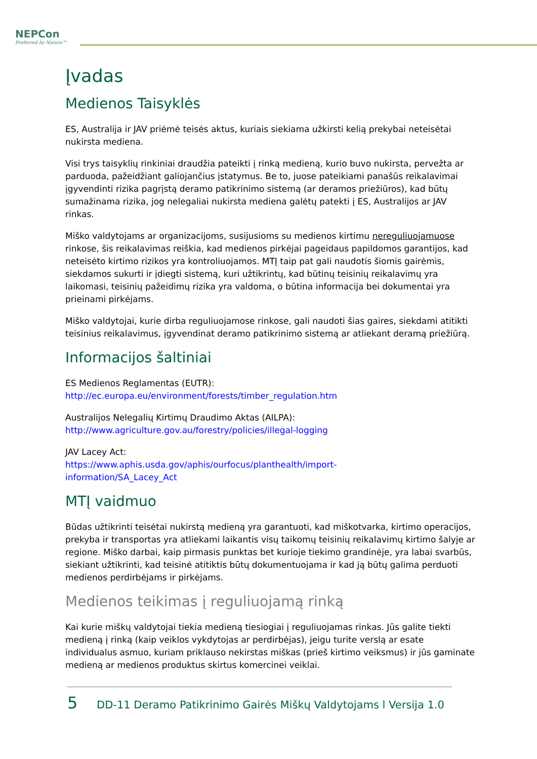NEPCon
Preferred by Nature™
Įvadas
Medienos Taisyklės
ES, Australija ir JAV priėmė teisės aktus, kuriais siekiama užkirsti kelią prekybai neteisėtai nukirsta mediena.
Visi trys taisyklių rinkiniai draudžia pateikti į rinką medieną, kurio buvo nukirsta, pervežta ar parduoda, pažeidžiant galiojančius įstatymus. Be to, juose pateikiami panašūs reikalavimai įgyvendinti rizika pagrįstą deramo patikrinimo sistemą (ar deramos priežiūros), kad būtų sumažinama rizika, jog nelegaliai nukirsta mediena galėtų patekti į ES, Australijos ar JAV rinkas.
Miško valdytojams ar organizacijoms, susijusioms su medienos kirtimu nereguliuojamuose rinkose, šis reikalavimas reiškia, kad medienos pirkėjai pageidaus papildomos garantijos, kad neteisėto kirtimo rizikos yra kontroliuojamos. MTĮ taip pat gali naudotis šiomis gairėmis, siekdamos sukurti ir įdiegti sistemą, kuri užtikrintų, kad būtinų teisinių reikalavimų yra laikomasi, teisinių pažeidimų rizika yra valdoma, o būtina informacija bei dokumentai yra prieinami pirkėjams.
Miško valdytojai, kurie dirba reguliuojamose rinkose, gali naudoti šias gaires, siekdami atitikti teisinius reikalavimus, įgyvendinat deramo patikrinimo sistemą ar atliekant deramą priežiūrą.
Informacijos šaltiniai
ES Medienos Reglamentas (EUTR):
http://ec.europa.eu/environment/forests/timber_regulation.htm
Australijos Nelegalių Kirtimų Draudimo Aktas (AILPA):
http://www.agriculture.gov.au/forestry/policies/illegal-logging
JAV Lacey Act:
https://www.aphis.usda.gov/aphis/ourfocus/planthealth/import-
information/SA_Lacey_Act
MTĮ vaidmuo
Būdas užtikrinti teisėtai nukirstą medieną yra garantuoti, kad miškotvarka, kirtimo operacijos, prekyba ir transportas yra atliekami laikantis visų taikomų teisinių reikalavimų kirtimo šalyje ar regione. Miško darbai, kaip pirmasis punktas bet kurioje tiekimo grandinėje, yra labai svarbūs, siekiant užtikrinti, kad teisinė atitiktis būtų dokumentuojama ir kad ją būtų galima perduoti medienos perdirbėjams ir pirkėjams.
Medienos teikimas į reguliuojamą rinką
Kai kurie miškų valdytojai tiekia medieną tiesiogiai į reguliuojamas rinkas. Jūs galite tiekti medieną į rinką (kaip veiklos vykdytojas ar perdirbėjas), jeigu turite verslą ar esate individualus asmuo, kuriam priklauso nekirstas miškas (prieš kirtimo veiksmus) ir jūs gaminate medieną ar medienos produktus skirtus komercinei veiklai.
5 DD-11 Deramo Patikrinimo Gairės Miškų Valdytojams l Versija 1.0